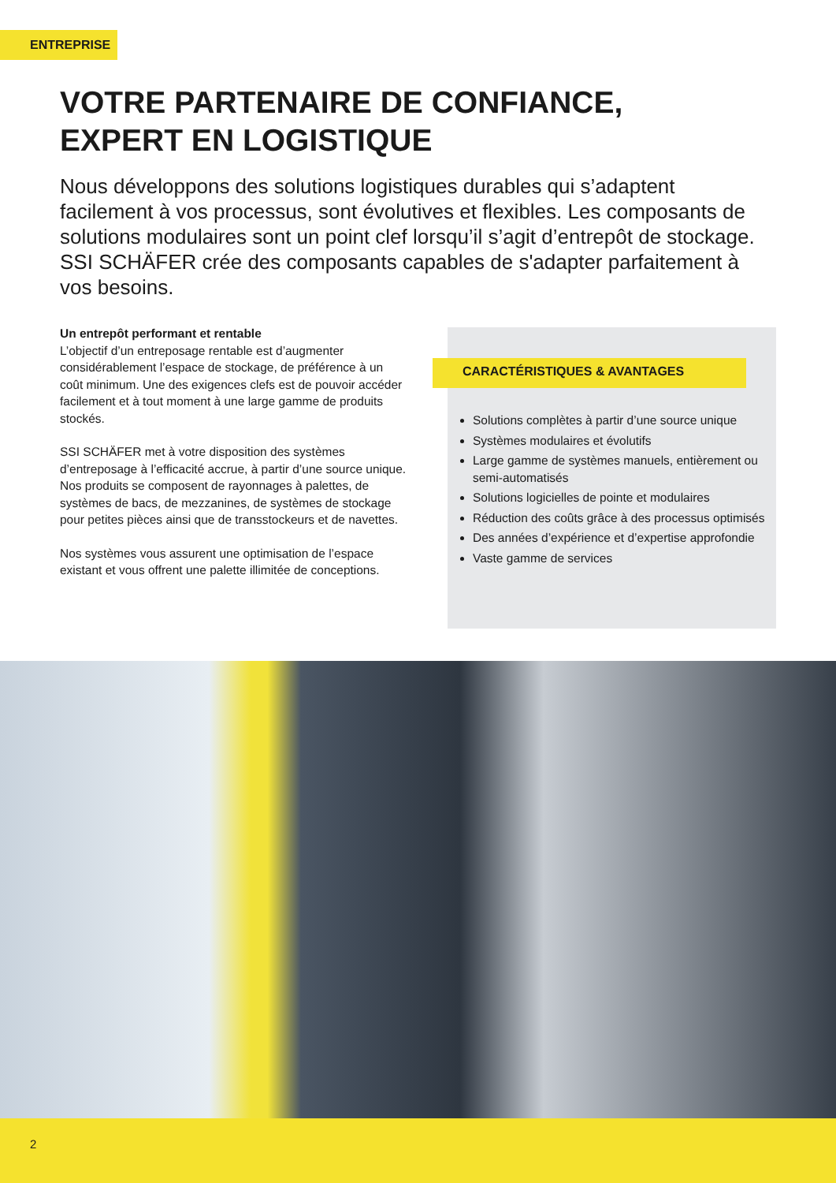ENTREPRISE
VOTRE PARTENAIRE DE CONFIANCE,
EXPERT EN LOGISTIQUE
Nous développons des solutions logistiques durables qui s’adaptent facilement à vos processus, sont évolutives et flexibles. Les composants de solutions modulaires sont un point clef lorsqu’il s’agit d’entrepôt de stockage. SSI SCHÄFER crée des composants capables de s'adapter parfaitement à vos besoins.
Un entrepôt performant et rentable
L’objectif d’un entreposage rentable est d’augmenter considérablement l’espace de stockage, de préférence à un coût minimum. Une des exigences clefs est de pouvoir accéder facilement et à tout moment à une large gamme de produits stockés.
SSI SCHÄFER met à votre disposition des systèmes d’entreposage à l’efficacité accrue, à partir d’une source unique. Nos produits se composent de rayonnages à palettes, de systèmes de bacs, de mezzanines, de systèmes de stockage pour petites pièces ainsi que de transstockeurs et de navettes.
Nos systèmes vous assurent une optimisation de l’espace existant et vous offrent une palette illimitée de conceptions.
CARACTÉRISTIQUES & AVANTAGES
Solutions complètes à partir d’une source unique
Systèmes modulaires et évolutifs
Large gamme de systèmes manuels, entièrement ou semi-automatisés
Solutions logicielles de pointe et modulaires
Réduction des coûts grâce à des processus optimisés
Des années d’expérience et d’expertise approfondie
Vaste gamme de services
2